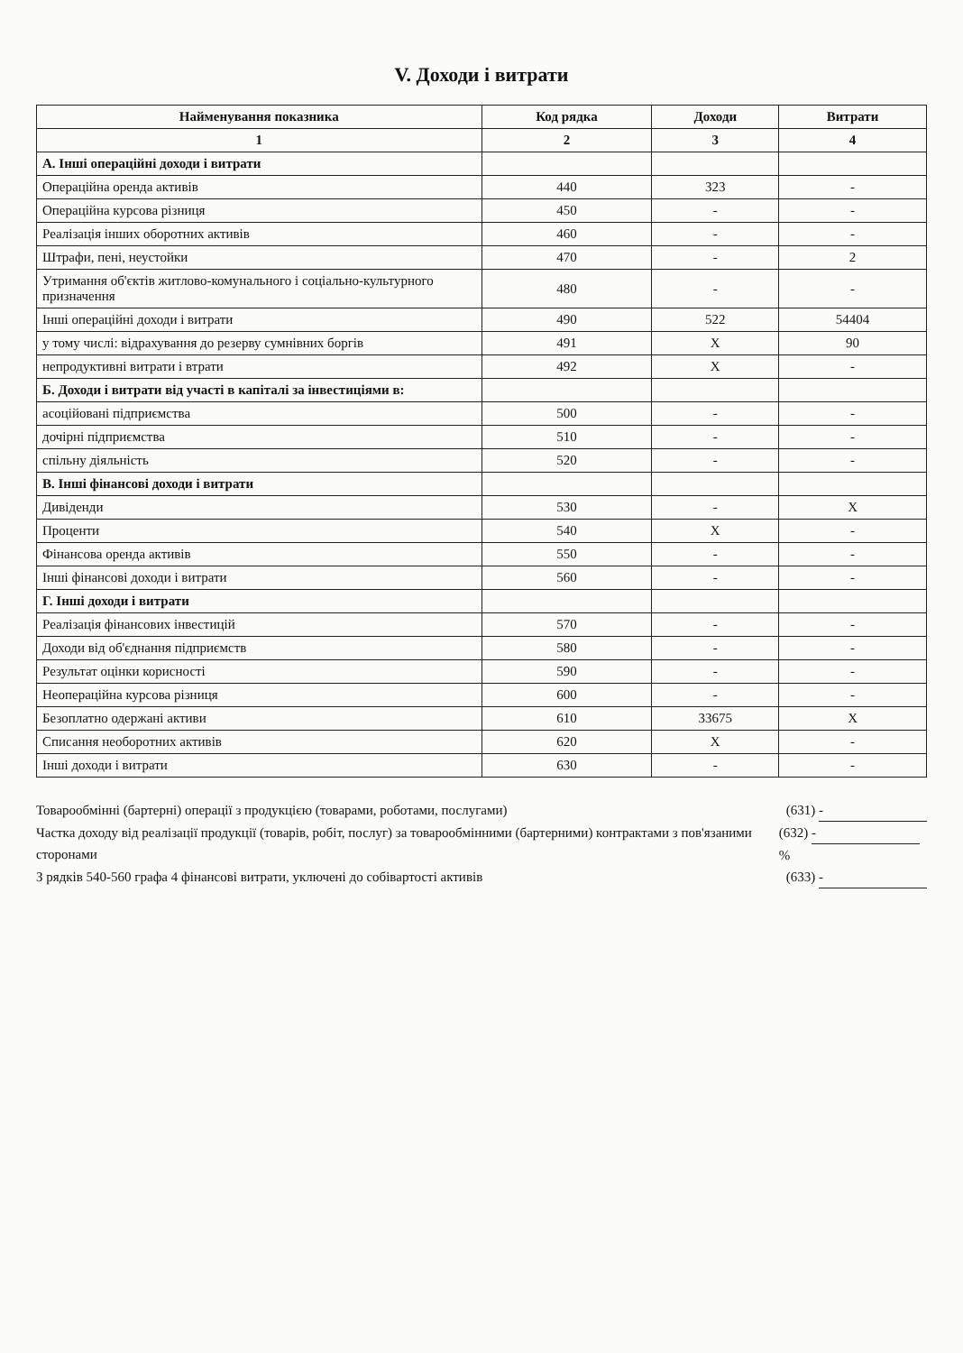V. Доходи і витрати
| Найменування показника | Код рядка | Доходи | Витрати |
| --- | --- | --- | --- |
| 1 | 2 | 3 | 4 |
| А. Інші операційні доходи і витрати | | | |
| Операційна оренда активів | 440 | 323 | - |
| Операційна курсова різниця | 450 | - | - |
| Реалізація інших оборотних активів | 460 | - | - |
| Штрафи, пені, неустойки | 470 | - | 2 |
| Утримання об'єктів житлово-комунального і соціально-культурного призначення | 480 | - | - |
| Інші операційні доходи і витрати | 490 | 522 | 54404 |
| у тому числі: відрахування до резерву сумнівних боргів | 491 | X | 90 |
| непродуктивні витрати і втрати | 492 | X | - |
| Б. Доходи і витрати від участі в капіталі за інвестиціями в: | | | |
| асоційовані підприємства | 500 | - | - |
| дочірні підприємства | 510 | - | - |
| спільну діяльність | 520 | - | - |
| В. Інші фінансові доходи і витрати | | | |
| Дивіденди | 530 | - | X |
| Проценти | 540 | X | - |
| Фінансова оренда активів | 550 | - | - |
| Інші фінансові доходи і витрати | 560 | - | - |
| Г. Інші доходи і витрати | | | |
| Реалізація фінансових інвестицій | 570 | - | - |
| Доходи від об'єднання підприємств | 580 | - | - |
| Результат оцінки корисності | 590 | - | - |
| Неопераційна курсова різниця | 600 | - | - |
| Безоплатно одержані активи | 610 | 33675 | X |
| Списання необоротних активів | 620 | X | - |
| Інші доходи і витрати | 630 | - | - |
Товарообмінні (бартерні) операції з продукцією (товарами, роботами, послугами) (631) -
Частка доходу від реалізації продукції (товарів, робіт, послуг) за товарообмінними (бартерними) контрактами з пов'язаними сторонами (632) - %
З рядків 540-560 графа 4 фінансові витрати, уключені до собівартості активів (633) -